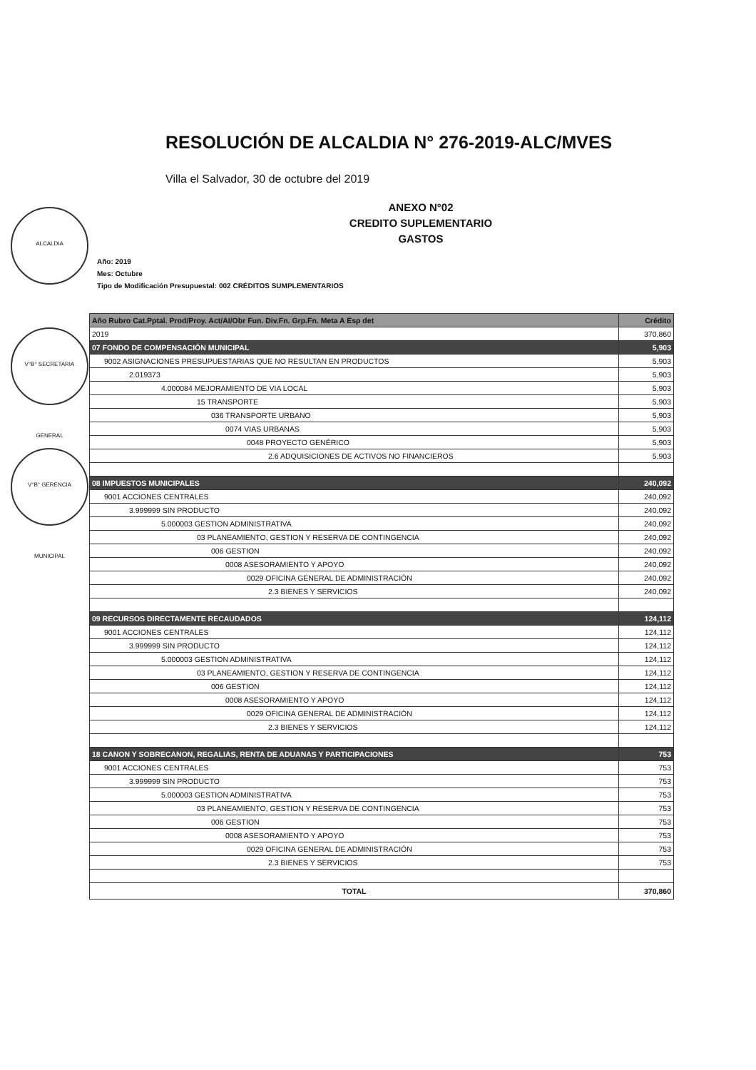ALCALDIA
V°B° SECRETARIA GENERAL
V°B° GERENCIA MUNICIPAL
RESOLUCIÓN DE ALCALDIA N° 276-2019-ALC/MVES
Villa el Salvador, 30 de octubre del 2019
ANEXO N°02
CREDITO SUPLEMENTARIO
GASTOS
Año: 2019
Mes: Octubre
Tipo de Modificación Presupuestal: 002 CRÉDITOS SUMPLEMENTARIOS
| Año Rubro Cat.Pptal. Prod/Proy. Act/AI/Obr Fun. Div.Fn. Grp.Fn. Meta A Esp det | Crédito |
| --- | --- |
| 2019 | 370,860 |
| 07 FONDO DE COMPENSACIÓN MUNICIPAL | 5,903 |
| 9002 ASIGNACIONES PRESUPUESTARIAS QUE NO RESULTAN EN PRODUCTOS | 5,903 |
| 2.019373 | 5,903 |
| 4.000084 MEJORAMIENTO DE VIA LOCAL | 5,903 |
| 15 TRANSPORTE | 5,903 |
| 036 TRANSPORTE URBANO | 5,903 |
| 0074 VIAS URBANAS | 5,903 |
| 0048 PROYECTO GENÉRICO | 5,903 |
| 2.6 ADQUISICIONES DE ACTIVOS NO FINANCIEROS | 5,903 |
| 08 IMPUESTOS MUNICIPALES | 240,092 |
| 9001 ACCIONES CENTRALES | 240,092 |
| 3.999999 SIN PRODUCTO | 240,092 |
| 5.000003 GESTION ADMINISTRATIVA | 240,092 |
| 03 PLANEAMIENTO, GESTION Y RESERVA DE CONTINGENCIA | 240,092 |
| 006 GESTION | 240,092 |
| 0008 ASESORAMIENTO Y APOYO | 240,092 |
| 0029 OFICINA GENERAL DE ADMINISTRACIÓN | 240,092 |
| 2.3 BIENES Y SERVICIOS | 240,092 |
| 09 RECURSOS DIRECTAMENTE RECAUDADOS | 124,112 |
| 9001 ACCIONES CENTRALES | 124,112 |
| 3.999999 SIN PRODUCTO | 124,112 |
| 5.000003 GESTION ADMINISTRATIVA | 124,112 |
| 03 PLANEAMIENTO, GESTION Y RESERVA DE CONTINGENCIA | 124,112 |
| 006 GESTION | 124,112 |
| 0008 ASESORAMIENTO Y APOYO | 124,112 |
| 0029 OFICINA GENERAL DE ADMINISTRACIÓN | 124,112 |
| 2.3 BIENES Y SERVICIOS | 124,112 |
| 18 CANON Y SOBRECANON, REGALIAS, RENTA DE ADUANAS Y PARTICIPACIONES | 753 |
| 9001 ACCIONES CENTRALES | 753 |
| 3.999999 SIN PRODUCTO | 753 |
| 5.000003 GESTION ADMINISTRATIVA | 753 |
| 03 PLANEAMIENTO, GESTION Y RESERVA DE CONTINGENCIA | 753 |
| 006 GESTION | 753 |
| 0008 ASESORAMIENTO Y APOYO | 753 |
| 0029 OFICINA GENERAL DE ADMINISTRACIÓN | 753 |
| 2.3 BIENES Y SERVICIOS | 753 |
| TOTAL | 370,860 |